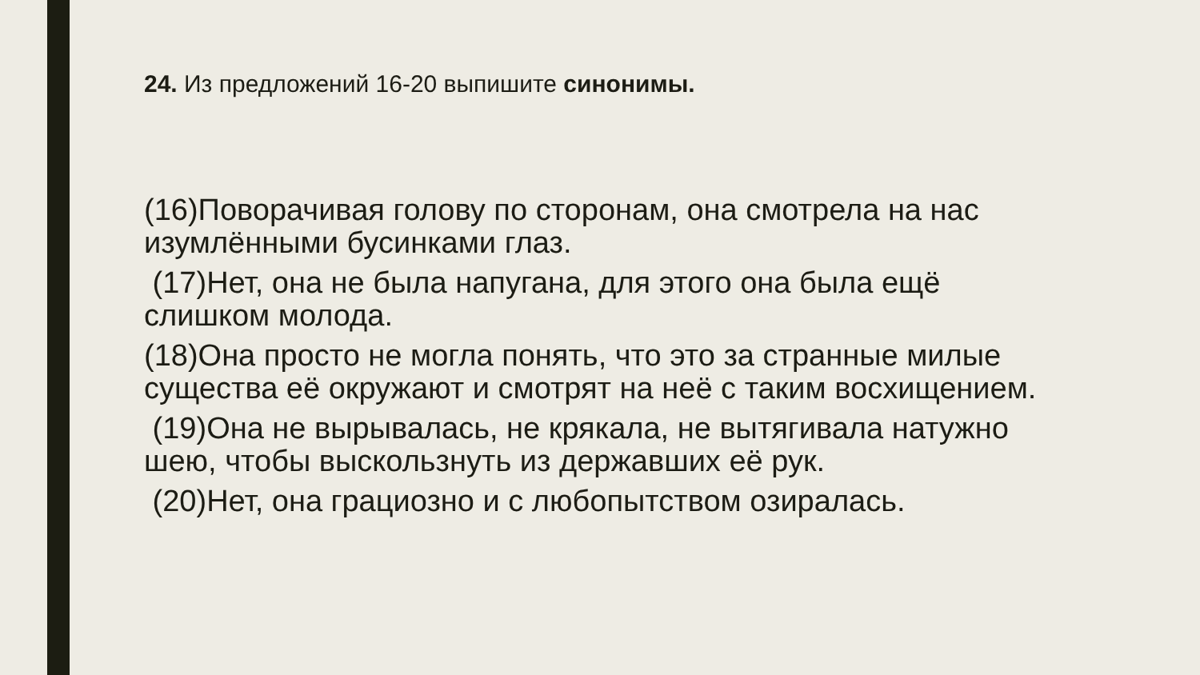24. Из предложений 16-20 выпишите синонимы.
(16)Поворачивая голову по сторонам, она смотрела на нас изумлёнными бусинками глаз.
(17)Нет, она не была напугана, для этого она была ещё слишком молода.
(18)Она просто не могла понять, что это за странные милые существа её окружают и смотрят на неё с таким восхищением.
(19)Она не вырывалась, не крякала, не вытягивала натужно шею, чтобы выскользнуть из державших её рук.
(20)Нет, она грациозно и с любопытством озиралась.